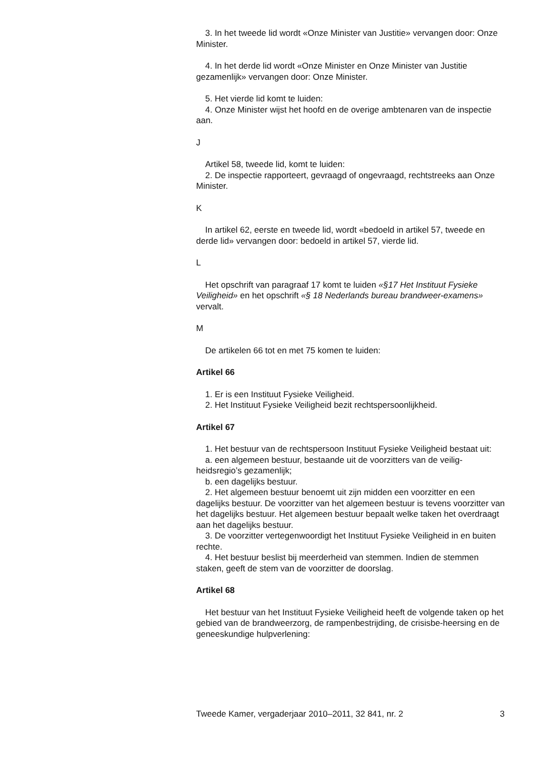3. In het tweede lid wordt «Onze Minister van Justitie» vervangen door: Onze Minister.
4. In het derde lid wordt «Onze Minister en Onze Minister van Justitie gezamenlijk» vervangen door: Onze Minister.
5. Het vierde lid komt te luiden:
4. Onze Minister wijst het hoofd en de overige ambtenaren van de inspectie aan.
J
Artikel 58, tweede lid, komt te luiden:
2. De inspectie rapporteert, gevraagd of ongevraagd, rechtstreeks aan Onze Minister.
K
In artikel 62, eerste en tweede lid, wordt «bedoeld in artikel 57, tweede en derde lid» vervangen door: bedoeld in artikel 57, vierde lid.
L
Het opschrift van paragraaf 17 komt te luiden «§17 Het Instituut Fysieke Veiligheid» en het opschrift «§ 18 Nederlands bureau brandweer-examens» vervalt.
M
De artikelen 66 tot en met 75 komen te luiden:
Artikel 66
1. Er is een Instituut Fysieke Veiligheid.
2. Het Instituut Fysieke Veiligheid bezit rechtspersoonlijkheid.
Artikel 67
1. Het bestuur van de rechtspersoon Instituut Fysieke Veiligheid bestaat uit:
a. een algemeen bestuur, bestaande uit de voorzitters van de veilig-heidsregio’s gezamenlijk;
b. een dagelijks bestuur.
2. Het algemeen bestuur benoemt uit zijn midden een voorzitter en een dagelijks bestuur. De voorzitter van het algemeen bestuur is tevens voorzitter van het dagelijks bestuur. Het algemeen bestuur bepaalt welke taken het overdraagt aan het dagelijks bestuur.
3. De voorzitter vertegenwoordigt het Instituut Fysieke Veiligheid in en buiten rechte.
4. Het bestuur beslist bij meerderheid van stemmen. Indien de stemmen staken, geeft de stem van de voorzitter de doorslag.
Artikel 68
Het bestuur van het Instituut Fysieke Veiligheid heeft de volgende taken op het gebied van de brandweerzorg, de rampenbestrijding, de crisisbe-heersing en de geneeskundige hulpverlening:
Tweede Kamer, vergaderjaar 2010–2011, 32 841, nr. 2 3